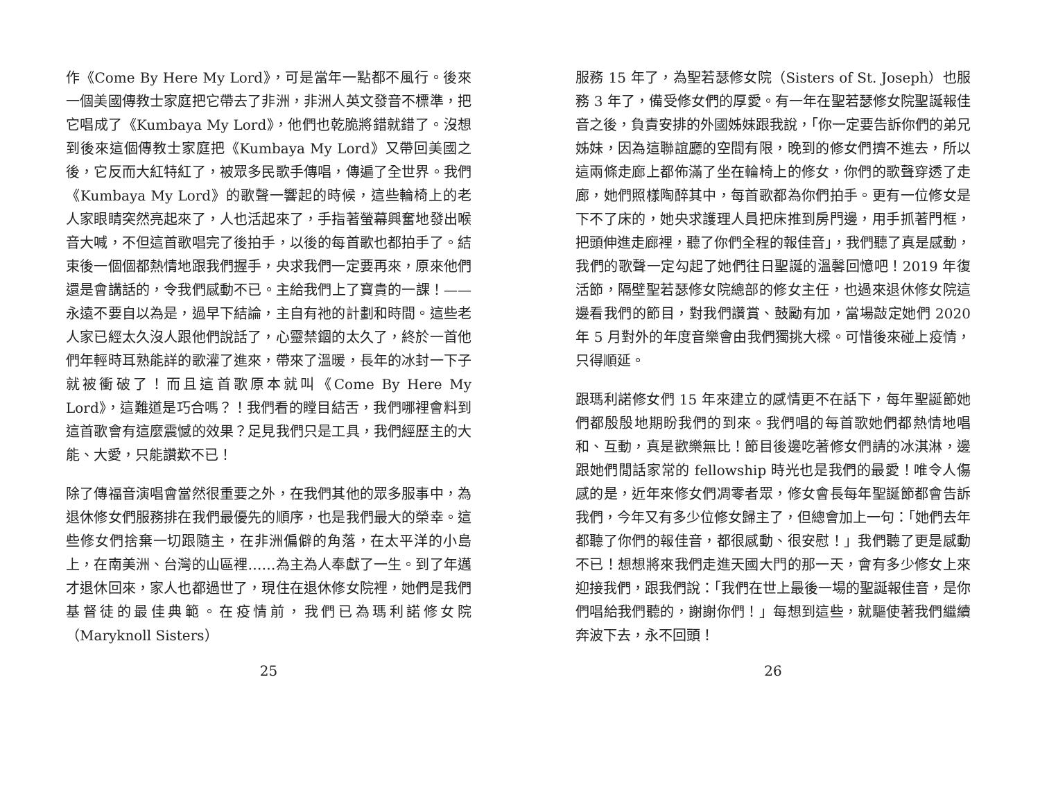作《Come By Here My Lord》，可是當年一點都不風行。後來一個美國傳教士家庭把它帶去了非洲，非洲人英文發音不標準，把它唱成了《Kumbaya My Lord》，他們也乾脆將錯就錯了。沒想到後來這個傳教士家庭把《Kumbaya My Lord》又帶回美國之後，它反而大紅特紅了，被眾多民歌手傳唱，傳遍了全世界。我們《Kumbaya My Lord》的歌聲一響起的時候，這些輪椅上的老人家眼睛突然亮起來了，人也活起來了，手指著螢幕興奮地發出喉音大喊，不但這首歌唱完了後拍手，以後的每首歌也都拍手了。結束後一個個都熱情地跟我們握手，央求我們一定要再來，原來他們還是會講話的，令我們感動不已。主給我們上了寶貴的一課！——永遠不要自以為是，過早下結論，主自有祂的計劃和時間。這些老人家已經太久沒人跟他們說話了，心靈禁錮的太久了，終於一首他們年輕時耳熟能詳的歌灌了進來，帶來了溫暖，長年的冰封一下子就被衝破了！而且這首歌原本就叫《Come By Here My Lord》，這難道是巧合嗎？！我們看的瞠目結舌，我們哪裡會料到這首歌會有這麼震憾的效果？足見我們只是工具，我們經歷主的大能、大愛，只能讚歎不已！
除了傳福音演唱會當然很重要之外，在我們其他的眾多服事中，為退休修女們服務排在我們最優先的順序，也是我們最大的榮幸。這些修女們捨棄一切跟隨主，在非洲偏僻的角落，在太平洋的小島上，在南美洲、台灣的山區裡……為主為人奉獻了一生。到了年邁才退休回來，家人也都過世了，現住在退休修女院裡，她們是我們基督徒的最佳典範。在疫情前，我們已為瑪利諾修女院（Maryknoll Sisters）
25
服務 15 年了，為聖若瑟修女院（Sisters of St. Joseph）也服務 3 年了，備受修女們的厚愛。有一年在聖若瑟修女院聖誕報佳音之後，負責安排的外國姊妹跟我說，「你一定要告訴你們的弟兄姊妹，因為這聯誼廳的空間有限，晚到的修女們擠不進去，所以這兩條走廊上都佈滿了坐在輪椅上的修女，你們的歌聲穿透了走廊，她們照樣陶醉其中，每首歌都為你們拍手。更有一位修女是下不了床的，她央求護理人員把床推到房門邊，用手抓著門框，把頭伸進走廊裡，聽了你們全程的報佳音」，我們聽了真是感動，我們的歌聲一定勾起了她們往日聖誕的溫馨回憶吧！2019 年復活節，隔壁聖若瑟修女院總部的修女主任，也過來退休修女院這邊看我們的節目，對我們讚賞、鼓勵有加，當場敲定她們 2020 年 5 月對外的年度音樂會由我們獨挑大樑。可惜後來碰上疫情，只得順延。
跟瑪利諾修女們 15 年來建立的感情更不在話下，每年聖誕節她們都殷殷地期盼我們的到來。我們唱的每首歌她們都熱情地唱和、互動，真是歡樂無比！節目後邊吃著修女們請的冰淇淋，邊跟她們閒話家常的 fellowship 時光也是我們的最愛！唯令人傷感的是，近年來修女們凋零者眾，修女會長每年聖誕節都會告訴我們，今年又有多少位修女歸主了，但總會加上一句：「她們去年都聽了你們的報佳音，都很感動、很安慰！」我們聽了更是感動不已！想想將來我們走進天國大門的那一天，會有多少修女上來迎接我們，跟我們說：「我們在世上最後一場的聖誕報佳音，是你們唱給我們聽的，謝謝你們！」每想到這些，就驅使著我們繼續奔波下去，永不回頭！
26